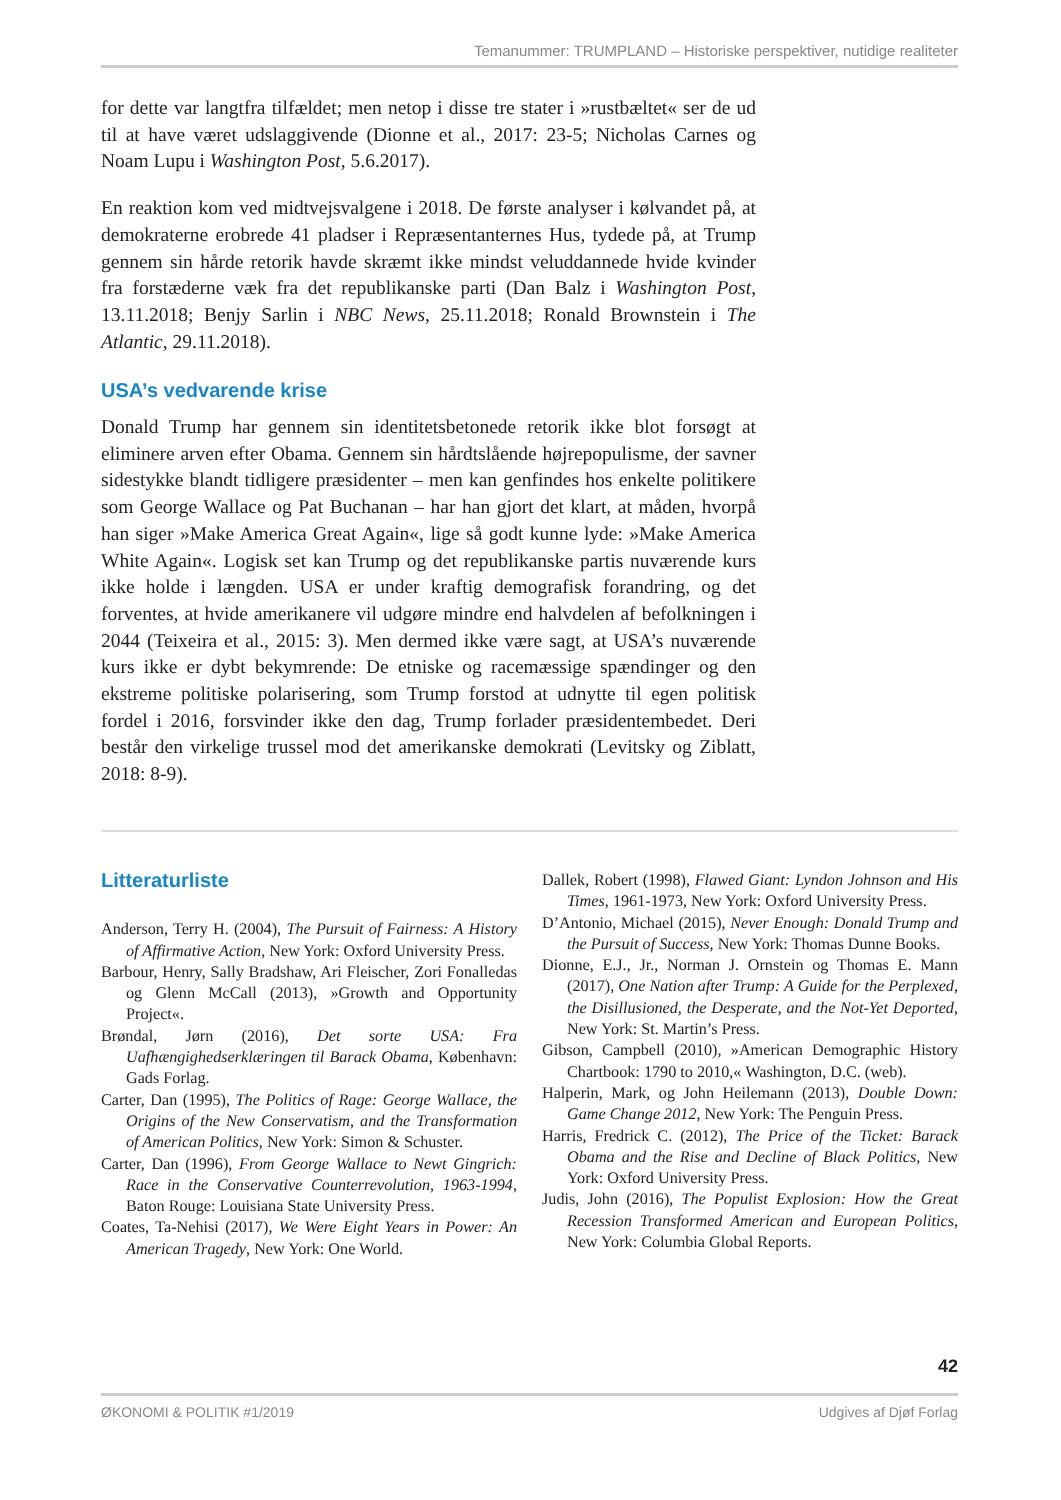Temanummer: TRUMPLAND – Historiske perspektiver, nutidige realiteter
for dette var langtfra tilfældet; men netop i disse tre stater i »rustbæltet« ser de ud til at have været udslaggivende (Dionne et al., 2017: 23-5; Nicholas Carnes og Noam Lupu i Washington Post, 5.6.2017).
En reaktion kom ved midtvejsvalgene i 2018. De første analyser i kølvandet på, at demokraterne erobrede 41 pladser i Repræsentanternes Hus, tydede på, at Trump gennem sin hårde retorik havde skræmt ikke mindst veluddannede hvide kvinder fra forstæderne væk fra det republikanske parti (Dan Balz i Washington Post, 13.11.2018; Benjy Sarlin i NBC News, 25.11.2018; Ronald Brownstein i The Atlantic, 29.11.2018).
USA’s vedvarende krise
Donald Trump har gennem sin identitetsbetonede retorik ikke blot forsøgt at eliminere arven efter Obama. Gennem sin hårdtslående højrepopulisme, der savner sidestykke blandt tidligere præsidenter – men kan genfindes hos enkelte politikere som George Wallace og Pat Buchanan – har han gjort det klart, at måden, hvorpå han siger »Make America Great Again«, lige så godt kunne lyde: »Make America White Again«. Logisk set kan Trump og det republikanske partis nuværende kurs ikke holde i længden. USA er under kraftig demografisk forandring, og det forventes, at hvide amerikanere vil udgøre mindre end halvdelen af befolkningen i 2044 (Teixeira et al., 2015: 3). Men dermed ikke være sagt, at USA’s nuværende kurs ikke er dybt bekymrende: De etniske og racemæssige spændinger og den ekstreme politiske polarisering, som Trump forstod at udnytte til egen politisk fordel i 2016, forsvinder ikke den dag, Trump forlader præsidentembedet. Deri består den virkelige trussel mod det amerikanske demokrati (Levitsky og Ziblatt, 2018: 8-9).
Litteraturliste
Anderson, Terry H. (2004), The Pursuit of Fairness: A History of Affirmative Action, New York: Oxford University Press.
Barbour, Henry, Sally Bradshaw, Ari Fleischer, Zori Fonalledas og Glenn McCall (2013), »Growth and Opportunity Project«.
Brøndal, Jørn (2016), Det sorte USA: Fra Uafhængighedserklæringen til Barack Obama, København: Gads Forlag.
Carter, Dan (1995), The Politics of Rage: George Wallace, the Origins of the New Conservatism, and the Transformation of American Politics, New York: Simon & Schuster.
Carter, Dan (1996), From George Wallace to Newt Gingrich: Race in the Conservative Counterrevolution, 1963-1994, Baton Rouge: Louisiana State University Press.
Coates, Ta-Nehisi (2017), We Were Eight Years in Power: An American Tragedy, New York: One World.
Dallek, Robert (1998), Flawed Giant: Lyndon Johnson and His Times, 1961-1973, New York: Oxford University Press.
D’Antonio, Michael (2015), Never Enough: Donald Trump and the Pursuit of Success, New York: Thomas Dunne Books.
Dionne, E.J., Jr., Norman J. Ornstein og Thomas E. Mann (2017), One Nation after Trump: A Guide for the Perplexed, the Disillusioned, the Desperate, and the Not-Yet Deported, New York: St. Martin’s Press.
Gibson, Campbell (2010), »American Demographic History Chartbook: 1790 to 2010,« Washington, D.C. (web).
Halperin, Mark, og John Heilemann (2013), Double Down: Game Change 2012, New York: The Penguin Press.
Harris, Fredrick C. (2012), The Price of the Ticket: Barack Obama and the Rise and Decline of Black Politics, New York: Oxford University Press.
Judis, John (2016), The Populist Explosion: How the Great Recession Transformed American and European Politics, New York: Columbia Global Reports.
42
ØKONOMI & POLITIK #1/2019 Udgives af Djøf Forlag